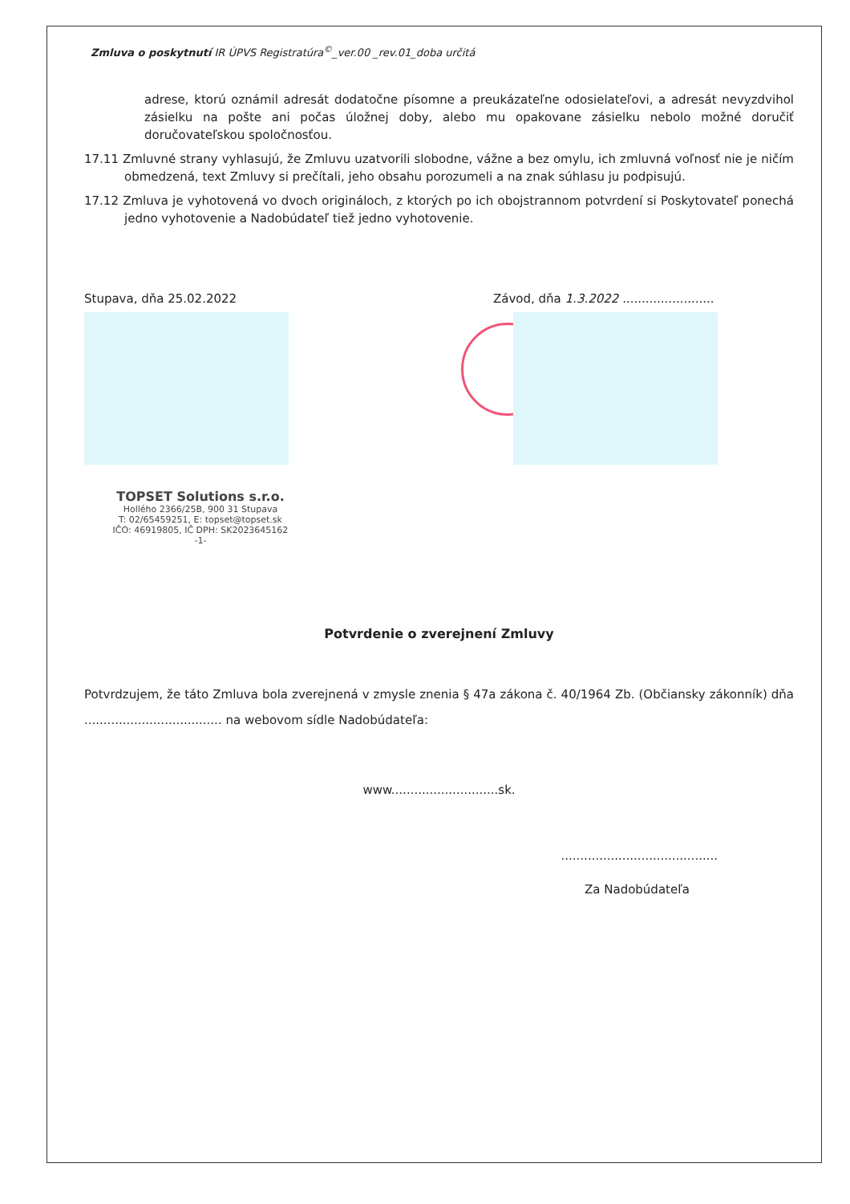Zmluva o poskytnutí IR ÚPVS Registratúra<sup>©</sup>_ver.00 _rev.01_doba určitá
adrese, ktorú oznámil adresát dodatočne písomne a preukázateľne odosielateľovi, a adresát nevyzdvihol zásielku na pošte ani počas úložnej doby, alebo mu opakovane zásielku nebolo možné doručiť doručovateľskou spoločnosťou.
17.11 Zmluvné strany vyhlasujú, že Zmluvu uzatvorili slobodne, vážne a bez omylu, ich zmluvná voľnosť nie je ničím obmedzená, text Zmluvy si prečítali, jeho obsahu porozumeli a na znak súhlasu ju podpisujú.
17.12 Zmluva je vyhotovená vo dvoch origináloch, z ktorých po ich obojstrannom potvrdení si Poskytovateľ ponechá jedno vyhotovenie a Nadobúdateľ tiež jedno vyhotovenie.
Stupava, dňa 25.02.2022
TOPSET Solutions s.r.o.
Hollého 2366/25B, 900 31 Stupava
T: 02/65459251, E: topset@topset.sk
IČO: 46919805, IČ DPH: SK2023645162
-1-
Závod, dňa 1.3.2022 ........................
Potvrdenie o zverejnení Zmluvy
Potvrdzujem, že táto Zmluva bola zverejnená v zmysle znenia § 47a zákona č. 40/1964 Zb. (Občiansky zákonník) dňa .................................... na webovom sídle Nadobúdateľa:
www............................sk.
.........................................
Za Nadobúdateľa